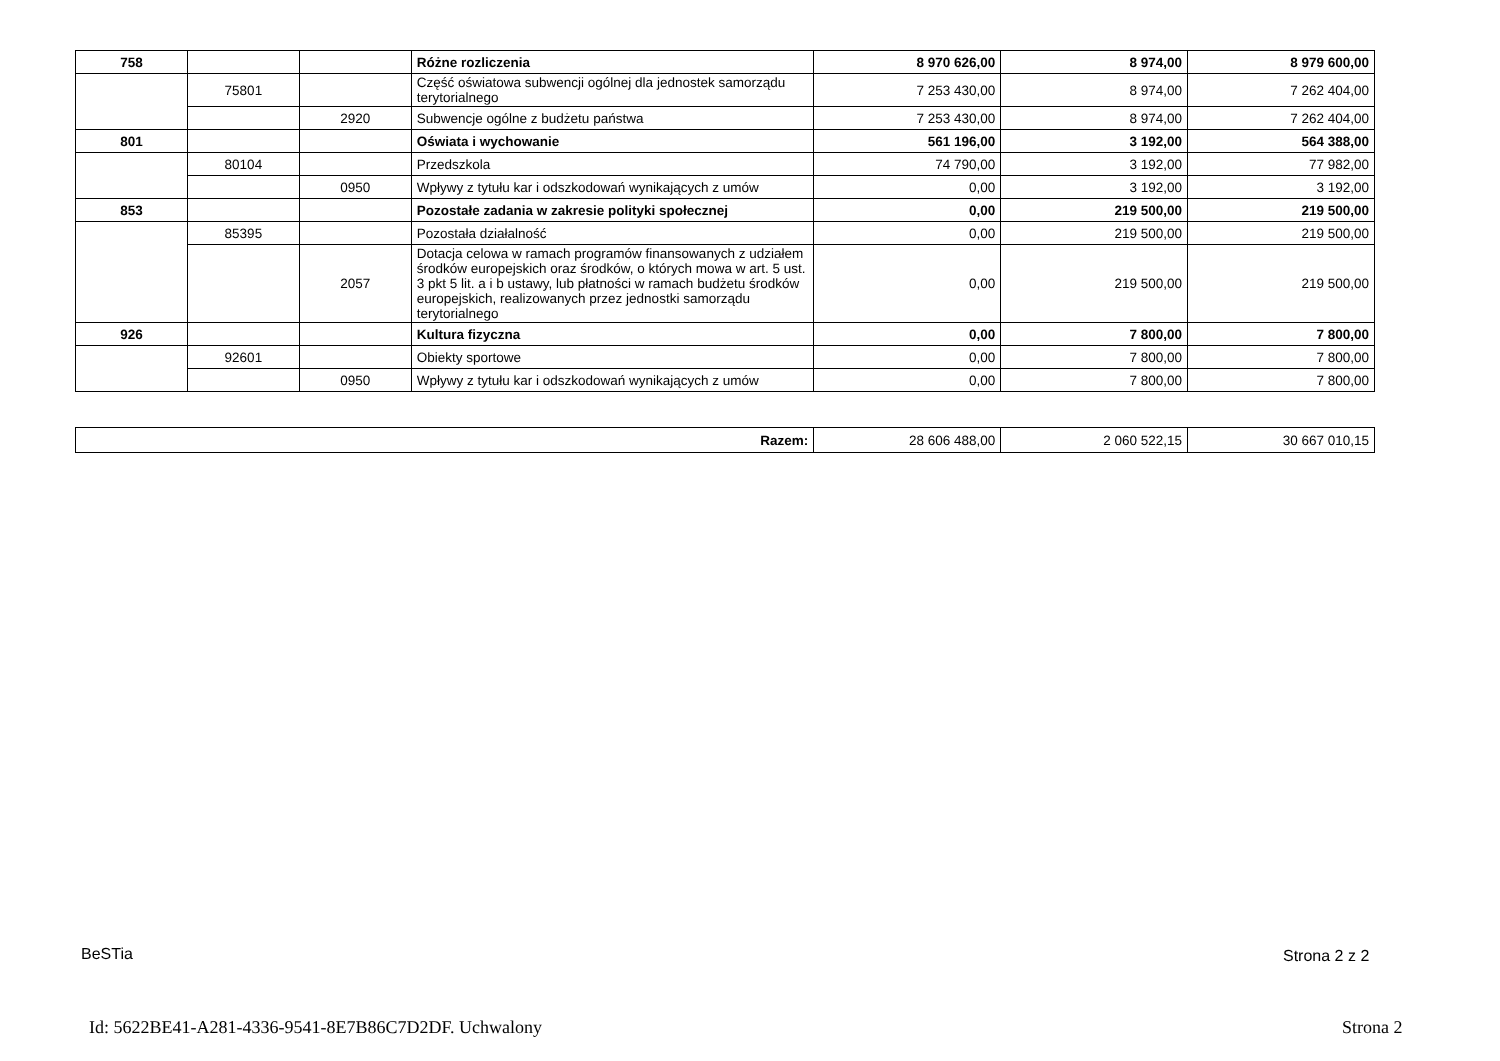| 758 | | | Różne rozliczenia | 8 970 626,00 | 8 974,00 | 8 979 600,00 |
| | 75801 | | Część oświatowa subwencji ogólnej dla jednostek samorządu terytorialnego | 7 253 430,00 | 8 974,00 | 7 262 404,00 |
| | | 2920 | Subwencje ogólne z budżetu państwa | 7 253 430,00 | 8 974,00 | 7 262 404,00 |
| 801 | | | Oświata i wychowanie | 561 196,00 | 3 192,00 | 564 388,00 |
| | 80104 | | Przedszkola | 74 790,00 | 3 192,00 | 77 982,00 |
| | | 0950 | Wpływy z tytułu kar i odszkodowań wynikających z umów | 0,00 | 3 192,00 | 3 192,00 |
| 853 | | | Pozostałe zadania w zakresie polityki społecznej | 0,00 | 219 500,00 | 219 500,00 |
| | 85395 | | Pozostała działalność | 0,00 | 219 500,00 | 219 500,00 |
| | | 2057 | Dotacja celowa w ramach programów finansowanych z udziałem środków europejskich oraz środków, o których mowa w art. 5 ust. 3 pkt 5 lit. a i b ustawy, lub płatności w ramach budżetu środków europejskich, realizowanych przez jednostki samorządu terytorialnego | 0,00 | 219 500,00 | 219 500,00 |
| 926 | | | Kultura fizyczna | 0,00 | 7 800,00 | 7 800,00 |
| | 92601 | | Obiekty sportowe | 0,00 | 7 800,00 | 7 800,00 |
| | | 0950 | Wpływy z tytułu kar i odszkodowań wynikających z umów | 0,00 | 7 800,00 | 7 800,00 |
| Razem: | 28 606 488,00 | 2 060 522,15 | 30 667 010,15 |
BeSTia Strona 2 z 2
Id: 5622BE41-A281-4336-9541-8E7B86C7D2DF. Uchwalony
Strona 2